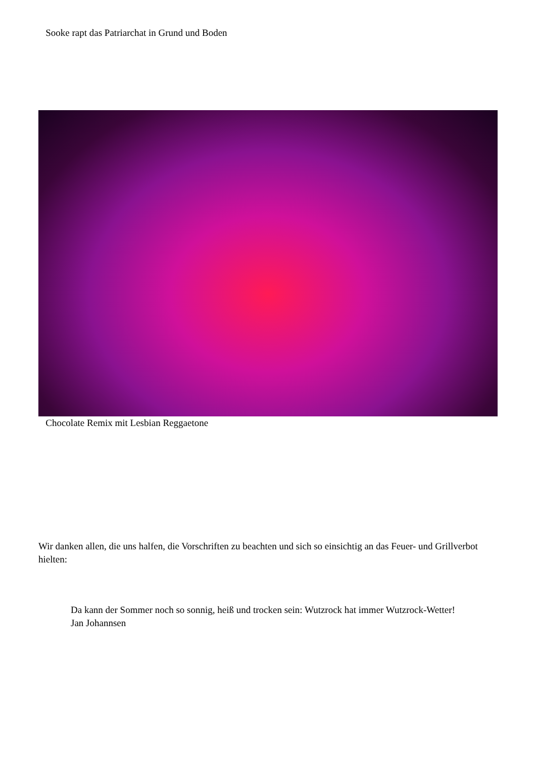Sooke rapt das Patriarchat in Grund und Boden
Chocolate Remix mit Lesbian Reggaetone
Wir danken allen, die uns halfen, die Vorschriften zu beachten und sich so einsichtig an das Feuer- und Grillverbot hielten:
Da kann der Sommer noch so sonnig, heiß und trocken sein: Wutzrock hat immer Wutzrock-Wetter!
Jan Johannsen